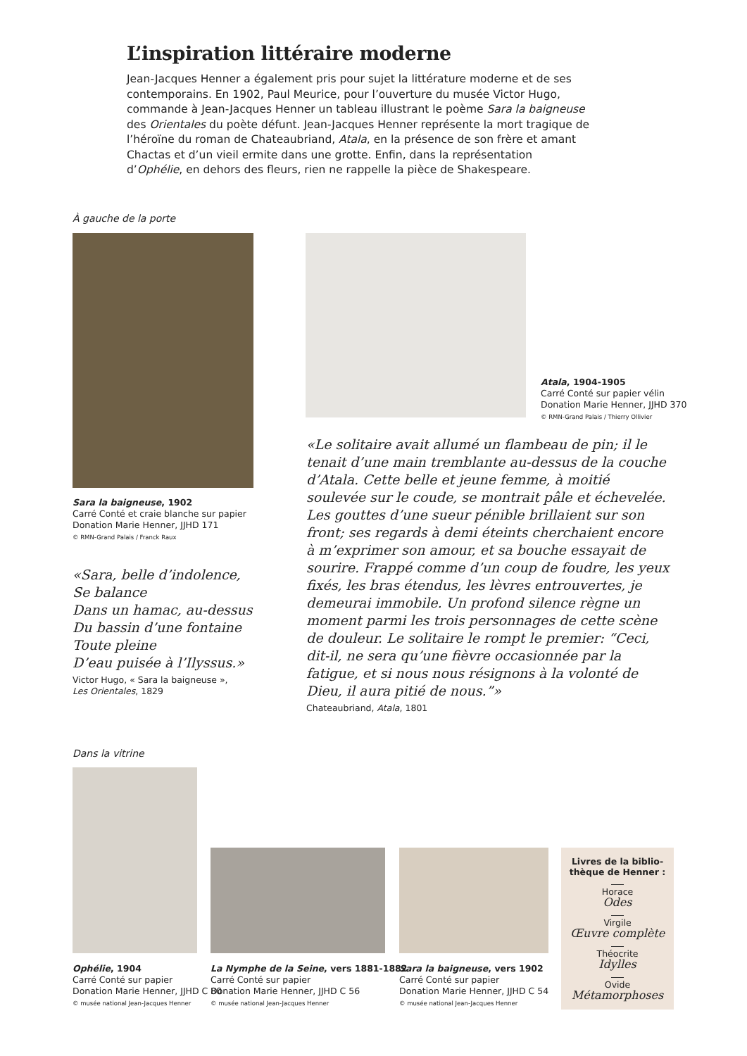L’inspiration littéraire moderne
Jean-Jacques Henner a également pris pour sujet la littérature moderne et de ses contemporains. En 1902, Paul Meurice, pour l’ouverture du musée Victor Hugo, commande à Jean-Jacques Henner un tableau illustrant le poème Sara la baigneuse des Orientales du poète défunt. Jean-Jacques Henner représente la mort tragique de l’héroïne du roman de Chateaubriand, Atala, en la présence de son frère et amant Chactas et d’un vieil ermite dans une grotte. Enfin, dans la représentation d’Ophélie, en dehors des fleurs, rien ne rappelle la pièce de Shakespeare.
À gauche de la porte
Atala, 1904-1905
Carré Conté sur papier vélin
Donation Marie Henner, JJHD 370
© RMN-Grand Palais / Thierry Ollivier
Sara la baigneuse, 1902
Carré Conté et craie blanche sur papier
Donation Marie Henner, JJHD 171
© RMN-Grand Palais / Franck Raux
«Sara, belle d’indolence,
Se balance
Dans un hamac, au-dessus
Du bassin d’une fontaine
Toute pleine
D’eau puisée à l’Ilyssus.»
Victor Hugo, « Sara la baigneuse »,
Les Orientales, 1829
«Le solitaire avait allumé un flambeau de pin; il le tenait d’une main tremblante au-dessus de la couche d’Atala. Cette belle et jeune femme, à moitié soulevée sur le coude, se montrait pâle et échevelée. Les gouttes d’une sueur pénible brillaient sur son front; ses regards à demi éteints cherchaient encore à m’exprimer son amour, et sa bouche essayait de sourire. Frappé comme d’un coup de foudre, les yeux fixés, les bras étendus, les lèvres entrouvertes, je demeurai immobile. Un profond silence règne un moment parmi les trois personnages de cette scène de douleur. Le solitaire le rompt le premier: “Ceci, dit-il, ne sera qu’une fièvre occasionnée par la fatigue, et si nous nous résignons à la volonté de Dieu, il aura pitié de nous.”»
Chateaubriand, Atala, 1801
Dans la vitrine
Ophélie, 1904
Carré Conté sur papier
Donation Marie Henner, JJHD C 80
© musée national Jean-Jacques Henner
La Nymphe de la Seine, vers 1881-1882
Carré Conté sur papier
Donation Marie Henner, JJHD C 56
© musée national Jean-Jacques Henner
Sara la baigneuse, vers 1902
Carré Conté sur papier
Donation Marie Henner, JJHD C 54
© musée national Jean-Jacques Henner
Livres de la biblio-
thèque de Henner :
Horace
Odes
Virgile
Œuvre complète
Théocrite
Idylles
Ovide
Métamorphoses